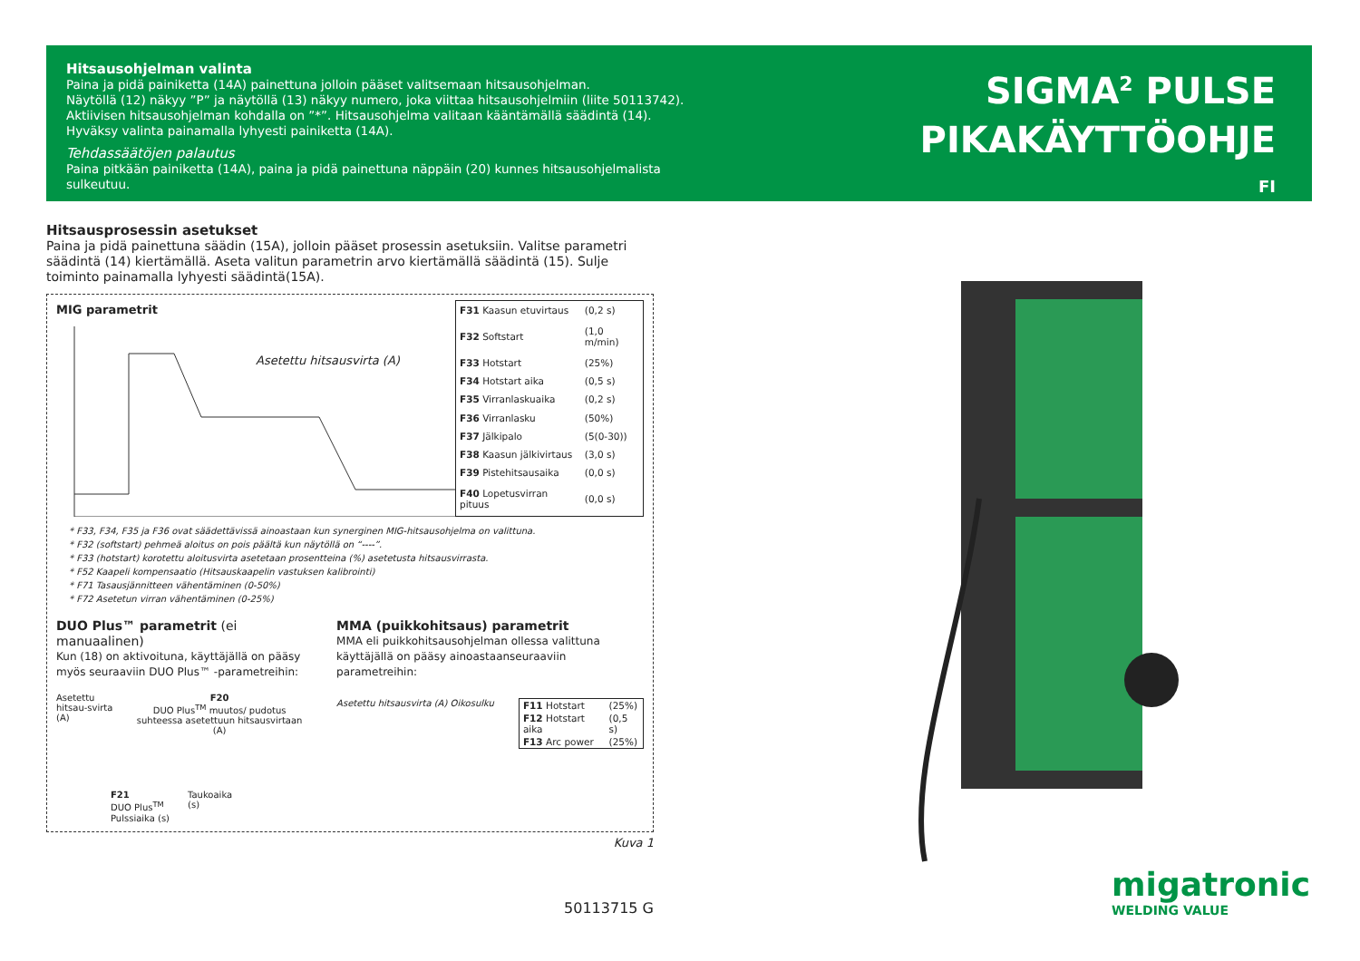Hitsausohjelman valinta
Paina ja pidä painiketta (14A) painettuna jolloin pääset valitsemaan hitsausohjelman.
Näytöllä (12) näkyy ”P” ja näytöllä (13) näkyy numero, joka viittaa hitsausohjelmiin (liite 50113742).
Aktiivisen hitsausohjelman kohdalla on ”*”. Hitsausohjelma valitaan kääntämällä säädintä (14).
Hyväksy valinta painamalla lyhyesti painiketta (14A).
Tehdassäätöjen palautus
Paina pitkään painiketta (14A), paina ja pidä painettuna näppäin (20) kunnes hitsausohjelmalista sulkeutuu.
SIGMA<sup>2</sup> PULSE
PIKAKÄYTTÖOHJE
FI
Hitsausprosessin asetukset
Paina ja pidä painettuna säädin (15A), jolloin pääset prosessin asetuksiin. Valitse parametri säädintä (14) kiertämällä. Aseta valitun parametrin arvo kiertämällä säädintä (15). Sulje toiminto painamalla lyhyesti säädintä(15A).
MIG parametrit
Asetettu hitsausvirta (A)
| F31 Kaasun etuvirtaus | (0,2 s) |
| F32 Softstart | (1,0 m/min) |
| F33 Hotstart | (25%) |
| F34 Hotstart aika | (0,5 s) |
| F35 Virranlaskuaika | (0,2 s) |
| F36 Virranlasku | (50%) |
| F37 Jälkipalo | (5(0-30)) |
| F38 Kaasun jälkivirtaus | (3,0 s) |
| F39 Pistehitsausaika | (0,0 s) |
| F40 Lopetusvirran pituus | (0,0 s) |
* F33, F34, F35 ja F36 ovat säädettävissä ainoastaan kun synerginen MIG-hitsausohjelma on valittuna.
* F32 (softstart) pehmeä aloitus on pois päältä kun näytöllä on “----”.
* F33 (hotstart) korotettu aloitusvirta asetetaan prosentteina (%) asetetusta hitsausvirrasta.
* F52 Kaapeli kompensaatio (Hitsauskaapelin vastuksen kalibrointi)
* F71 Tasausjännitteen vähentäminen (0-50%)
* F72 Asetetun virran vähentäminen (0-25%)
DUO Plus™ parametrit (ei manuaalinen)
Kun (18) on aktivoituna, käyttäjällä on pääsy myös seuraaviin DUO Plus™ -parametreihin:
Asetettu hitsau-svirta (A) F20
DUO Plus<sup>TM</sup> muutos/ pudotus suhteessa asetettuun hitsausvirtaan (A)
F21
DUO Plus<sup>TM</sup>
Pulssiaika (s)
Taukoaika
(s)
MMA (puikkohitsaus) parametrit
MMA eli puikkohitsausohjelman ollessa valittuna käyttäjällä on pääsy ainoastaanseuraaviin parametreihin:
Asetettu hitsausvirta (A) Oikosulku
| F11 Hotstart | (25%) |
| F12 Hotstart aika | (0,5 s) |
| F13 Arc power | (25%) |
Kuva 1
50113715 G
migatronic
WELDING VALUE